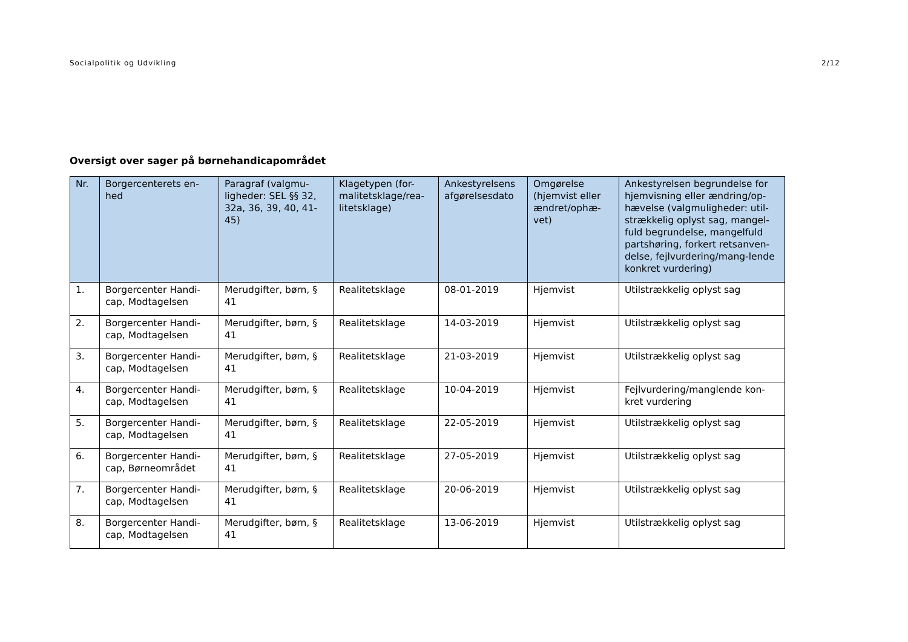Socialpolitik og Udvikling 2/12
Oversigt over sager på børnehandicapområdet
| Nr. | Borgercenterets en-hed | Paragraf (valgmu-ligheder: SEL §§ 32, 32a, 36, 39, 40, 41-45) | Klagetypen (for-malitetsklage/rea-litetsklage) | Ankestyrelsens afgørelsesdato | Omgørelse (hjemvist eller ændret/ophæ-vet) | Ankestyrelsen begrundelse for hjemvisning eller ændring/op-hævelse (valgmuligheder: util-strækkelig oplyst sag, mangel-fuld begrundelse, mangelfuld partshøring, forkert retsanven-delse, fejlvurdering/mang-lende konkret vurdering) |
| --- | --- | --- | --- | --- | --- | --- |
| 1. | Borgercenter Handi-cap, Modtagelsen | Merudgifter, børn, § 41 | Realitetsklage | 08-01-2019 | Hjemvist | Utilstrækkelig oplyst sag |
| 2. | Borgercenter Handi-cap, Modtagelsen | Merudgifter, børn, § 41 | Realitetsklage | 14-03-2019 | Hjemvist | Utilstrækkelig oplyst sag |
| 3. | Borgercenter Handi-cap, Modtagelsen | Merudgifter, børn, § 41 | Realitetsklage | 21-03-2019 | Hjemvist | Utilstrækkelig oplyst sag |
| 4. | Borgercenter Handi-cap, Modtagelsen | Merudgifter, børn, § 41 | Realitetsklage | 10-04-2019 | Hjemvist | Fejlvurdering/manglende kon-kret vurdering |
| 5. | Borgercenter Handi-cap, Modtagelsen | Merudgifter, børn, § 41 | Realitetsklage | 22-05-2019 | Hjemvist | Utilstrækkelig oplyst sag |
| 6. | Borgercenter Handi-cap, Børneområdet | Merudgifter, børn, § 41 | Realitetsklage | 27-05-2019 | Hjemvist | Utilstrækkelig oplyst sag |
| 7. | Borgercenter Handi-cap, Modtagelsen | Merudgifter, børn, § 41 | Realitetsklage | 20-06-2019 | Hjemvist | Utilstrækkelig oplyst sag |
| 8. | Borgercenter Handi-cap, Modtagelsen | Merudgifter, børn, § 41 | Realitetsklage | 13-06-2019 | Hjemvist | Utilstrækkelig oplyst sag |